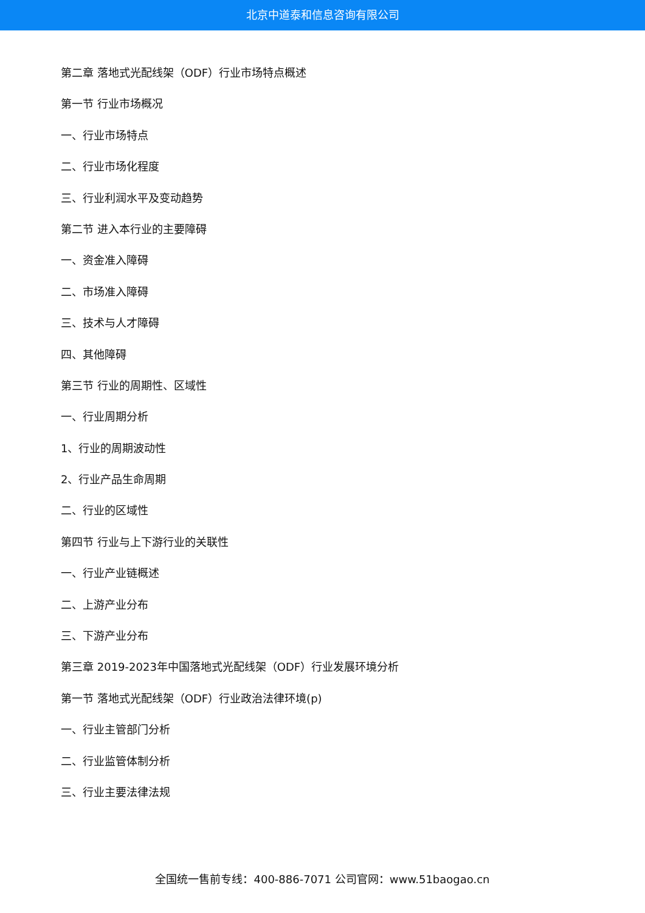北京中道泰和信息咨询有限公司
第二章 落地式光配线架（ODF）行业市场特点概述
第一节 行业市场概况
一、行业市场特点
二、行业市场化程度
三、行业利润水平及变动趋势
第二节 进入本行业的主要障碍
一、资金准入障碍
二、市场准入障碍
三、技术与人才障碍
四、其他障碍
第三节 行业的周期性、区域性
一、行业周期分析
1、行业的周期波动性
2、行业产品生命周期
二、行业的区域性
第四节 行业与上下游行业的关联性
一、行业产业链概述
二、上游产业分布
三、下游产业分布
第三章 2019-2023年中国落地式光配线架（ODF）行业发展环境分析
第一节 落地式光配线架（ODF）行业政治法律环境(p)
一、行业主管部门分析
二、行业监管体制分析
三、行业主要法律法规
全国统一售前专线：400-886-7071 公司官网：www.51baogao.cn